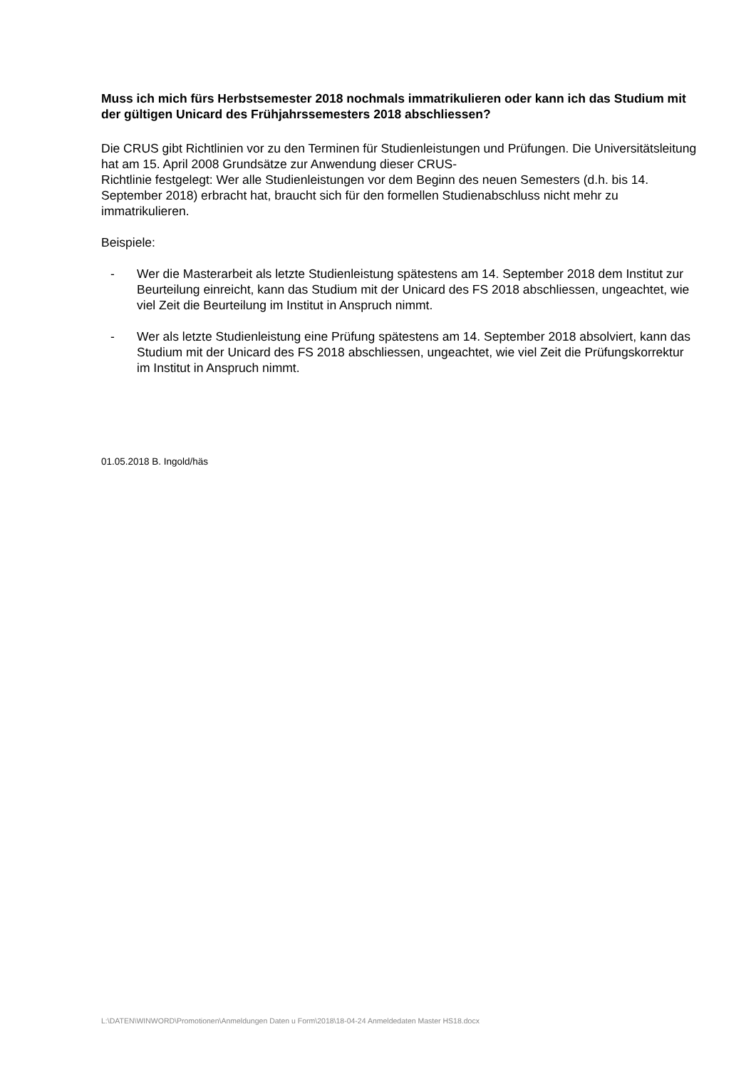Muss ich mich fürs Herbstsemester 2018 nochmals immatrikulieren oder kann ich das Studium mit der gültigen Unicard des Frühjahrssemesters 2018 abschliessen?
Die CRUS gibt Richtlinien vor zu den Terminen für Studienleistungen und Prüfungen. Die Universitätsleitung hat am 15. April 2008 Grundsätze zur Anwendung dieser CRUS-
Richtlinie festgelegt: Wer alle Studienleistungen vor dem Beginn des neuen Semesters (d.h. bis 14. September 2018) erbracht hat, braucht sich für den formellen Studienabschluss nicht mehr zu immatrikulieren.
Beispiele:
- Wer die Masterarbeit als letzte Studienleistung spätestens am 14. September 2018 dem Institut zur Beurteilung einreicht, kann das Studium mit der Unicard des FS 2018 abschliessen, ungeachtet, wie viel Zeit die Beurteilung im Institut in Anspruch nimmt.
- Wer als letzte Studienleistung eine Prüfung spätestens am 14. September 2018 absolviert, kann das Studium mit der Unicard des FS 2018 abschliessen, ungeachtet, wie viel Zeit die Prüfungskorrektur im Institut in Anspruch nimmt.
01.05.2018 B. Ingold/häs
L:\DATEN\WINWORD\Promotionen\Anmeldungen Daten u Form\2018\18-04-24 Anmeldedaten Master HS18.docx